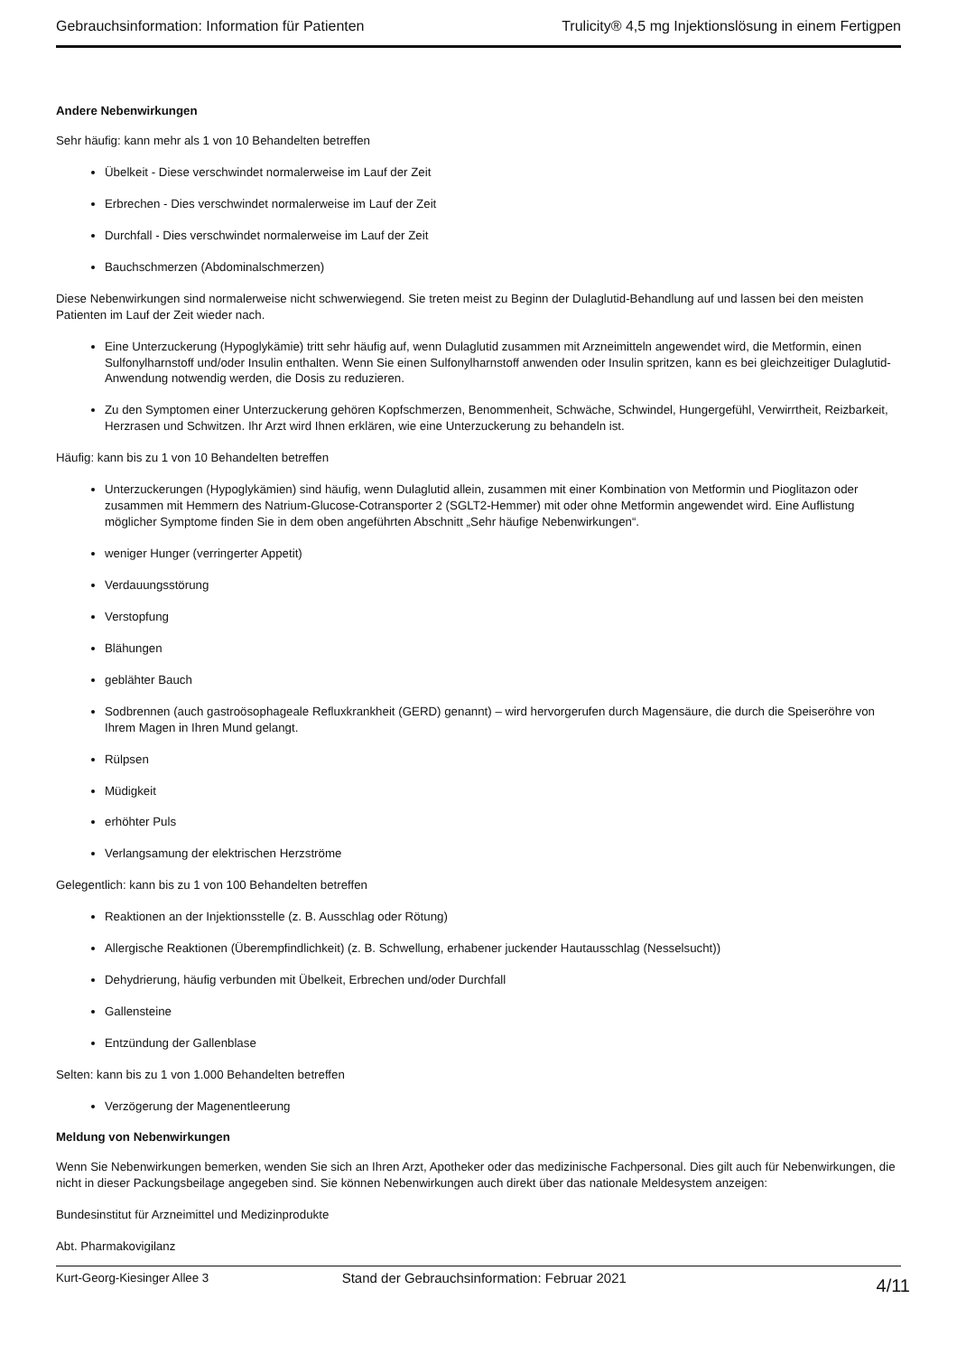Gebrauchsinformation: Information für Patienten Trulicity® 4,5 mg Injektionslösung in einem Fertigpen
Andere Nebenwirkungen
Sehr häufig: kann mehr als 1 von 10 Behandelten betreffen
Übelkeit - Diese verschwindet normalerweise im Lauf der Zeit
Erbrechen - Dies verschwindet normalerweise im Lauf der Zeit
Durchfall - Dies verschwindet normalerweise im Lauf der Zeit
Bauchschmerzen (Abdominalschmerzen)
Diese Nebenwirkungen sind normalerweise nicht schwerwiegend. Sie treten meist zu Beginn der Dulaglutid-Behandlung auf und lassen bei den meisten Patienten im Lauf der Zeit wieder nach.
Eine Unterzuckerung (Hypoglykämie) tritt sehr häufig auf, wenn Dulaglutid zusammen mit Arzneimitteln angewendet wird, die Metformin, einen Sulfonylharnstoff und/oder Insulin enthalten. Wenn Sie einen Sulfonylharnstoff anwenden oder Insulin spritzen, kann es bei gleichzeitiger Dulaglutid-Anwendung notwendig werden, die Dosis zu reduzieren.
Zu den Symptomen einer Unterzuckerung gehören Kopfschmerzen, Benommenheit, Schwäche, Schwindel, Hungergefühl, Verwirrtheit, Reizbarkeit, Herzrasen und Schwitzen. Ihr Arzt wird Ihnen erklären, wie eine Unterzuckerung zu behandeln ist.
Häufig: kann bis zu 1 von 10 Behandelten betreffen
Unterzuckerungen (Hypoglykämien) sind häufig, wenn Dulaglutid allein, zusammen mit einer Kombination von Metformin und Pioglitazon oder zusammen mit Hemmern des Natrium-Glucose-Cotransporter 2 (SGLT2-Hemmer) mit oder ohne Metformin angewendet wird. Eine Auflistung möglicher Symptome finden Sie in dem oben angeführten Abschnitt „Sehr häufige Nebenwirkungen“.
weniger Hunger (verringerter Appetit)
Verdauungsstörung
Verstopfung
Blähungen
geblähter Bauch
Sodbrennen (auch gastroösophageale Refluxkrankheit (GERD) genannt) – wird hervorgerufen durch Magensäure, die durch die Speiseröhre von Ihrem Magen in Ihren Mund gelangt.
Rülpsen
Müdigkeit
erhöhter Puls
Verlangsamung der elektrischen Herzströme
Gelegentlich: kann bis zu 1 von 100 Behandelten betreffen
Reaktionen an der Injektionsstelle (z. B. Ausschlag oder Rötung)
Allergische Reaktionen (Überempfindlichkeit) (z. B. Schwellung, erhabener juckender Hautausschlag (Nesselsucht))
Dehydrierung, häufig verbunden mit Übelkeit, Erbrechen und/oder Durchfall
Gallensteine
Entzündung der Gallenblase
Selten: kann bis zu 1 von 1.000 Behandelten betreffen
Verzögerung der Magenentleerung
Meldung von Nebenwirkungen
Wenn Sie Nebenwirkungen bemerken, wenden Sie sich an Ihren Arzt, Apotheker oder das medizinische Fachpersonal. Dies gilt auch für Nebenwirkungen, die nicht in dieser Packungsbeilage angegeben sind. Sie können Nebenwirkungen auch direkt über das nationale Meldesystem anzeigen:
Bundesinstitut für Arzneimittel und Medizinprodukte
Abt. Pharmakovigilanz
Kurt-Georg-Kiesinger Allee 3
Stand der Gebrauchsinformation: Februar 2021 4/11